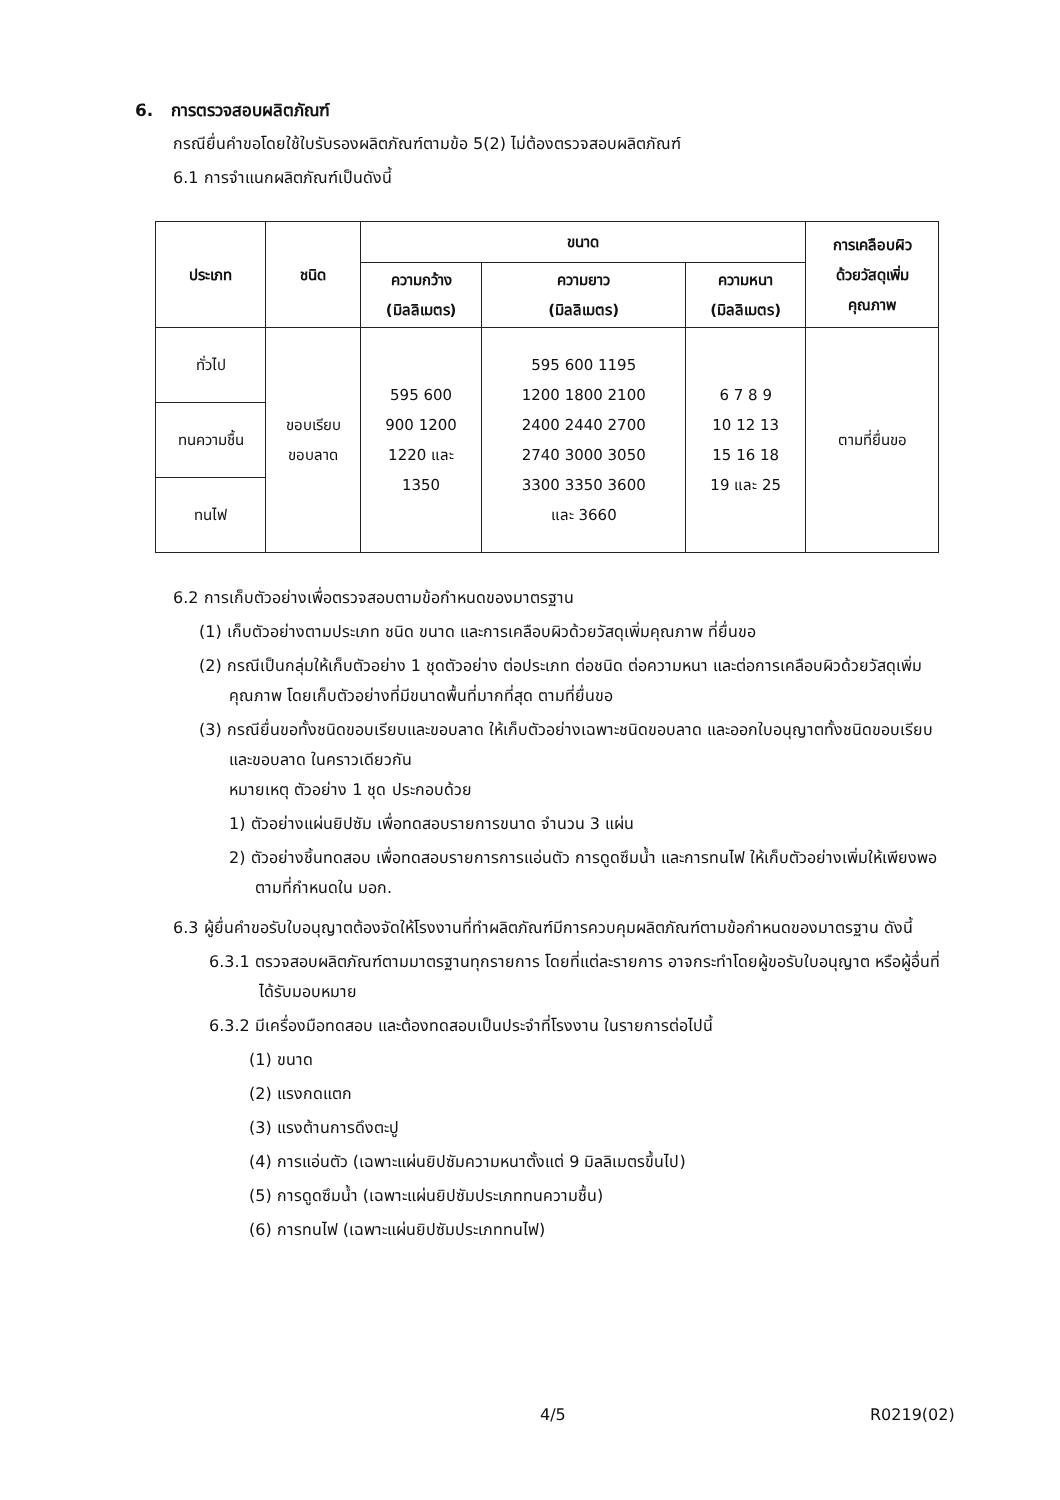6. การตรวจสอบผลิตภัณฑ์
กรณียื่นคำขอโดยใช้ใบรับรองผลิตภัณฑ์ตามข้อ 5(2) ไม่ต้องตรวจสอบผลิตภัณฑ์
6.1 การจำแนกผลิตภัณฑ์เป็นดังนี้
| ประเภท | ชนิด | ขนาด | | | การเคลือบผิว ด้วยวัสดุเพิ่ม คุณภาพ |
| --- | --- | --- | --- | --- | --- |
| | | ความกว้าง (มิลลิเมตร) | ความยาว (มิลลิเมตร) | ความหนา (มิลลิเมตร) | |
| ทั่วไป | ขอบเรียบ ขอบลาด | 595 600 900 1200 1220 และ 1350 | 595 600 1195 1200 1800 2100 2400 2440 2700 2740 3000 3050 3300 3350 3600 และ 3660 | 6 7 8 9 10 12 13 15 16 18 19 และ 25 | ตามที่ยื่นขอ |
| ทนความชื้น | | | | | |
| ทนไฟ | | | | | |
6.2 การเก็บตัวอย่างเพื่อตรวจสอบตามข้อกำหนดของมาตรฐาน
(1) เก็บตัวอย่างตามประเภท ชนิด ขนาด และการเคลือบผิวด้วยวัสดุเพิ่มคุณภาพ ที่ยื่นขอ
(2) กรณีเป็นกลุ่มให้เก็บตัวอย่าง 1 ชุดตัวอย่าง ต่อประเภท ต่อชนิด ต่อความหนา และต่อการเคลือบผิวด้วยวัสดุเพิ่มคุณภาพ โดยเก็บตัวอย่างที่มีขนาดพื้นที่มากที่สุด ตามที่ยื่นขอ
(3) กรณียื่นขอทั้งชนิดขอบเรียบและขอบลาด ให้เก็บตัวอย่างเฉพาะชนิดขอบลาด และออกใบอนุญาตทั้งชนิดขอบเรียบและขอบลาด ในคราวเดียวกัน
หมายเหตุ ตัวอย่าง 1 ชุด ประกอบด้วย
1) ตัวอย่างแผ่นยิปซัม เพื่อทดสอบรายการขนาด จำนวน 3 แผ่น
2) ตัวอย่างชิ้นทดสอบ เพื่อทดสอบรายการการแอ่นตัว การดูดซึมน้ำ และการทนไฟ ให้เก็บตัวอย่างเพิ่มให้เพียงพอ ตามที่กำหนดใน มอก.
6.3 ผู้ยื่นคำขอรับใบอนุญาตต้องจัดให้โรงงานที่ทำผลิตภัณฑ์มีการควบคุมผลิตภัณฑ์ตามข้อกำหนดของมาตรฐาน ดังนี้
6.3.1 ตรวจสอบผลิตภัณฑ์ตามมาตรฐานทุกรายการ โดยที่แต่ละรายการ อาจกระทำโดยผู้ขอรับใบอนุญาต หรือผู้อื่นที่ได้รับมอบหมาย
6.3.2 มีเครื่องมือทดสอบ และต้องทดสอบเป็นประจำที่โรงงาน ในรายการต่อไปนี้
(1) ขนาด
(2) แรงกดแตก
(3) แรงต้านการดึงตะปู
(4) การแอ่นตัว (เฉพาะแผ่นยิปซัมความหนาตั้งแต่ 9 มิลลิเมตรขึ้นไป)
(5) การดูดซึมน้ำ (เฉพาะแผ่นยิปซัมประเภททนความชื้น)
(6) การทนไฟ (เฉพาะแผ่นยิปซัมประเภททนไฟ)
4/5 R0219(02)